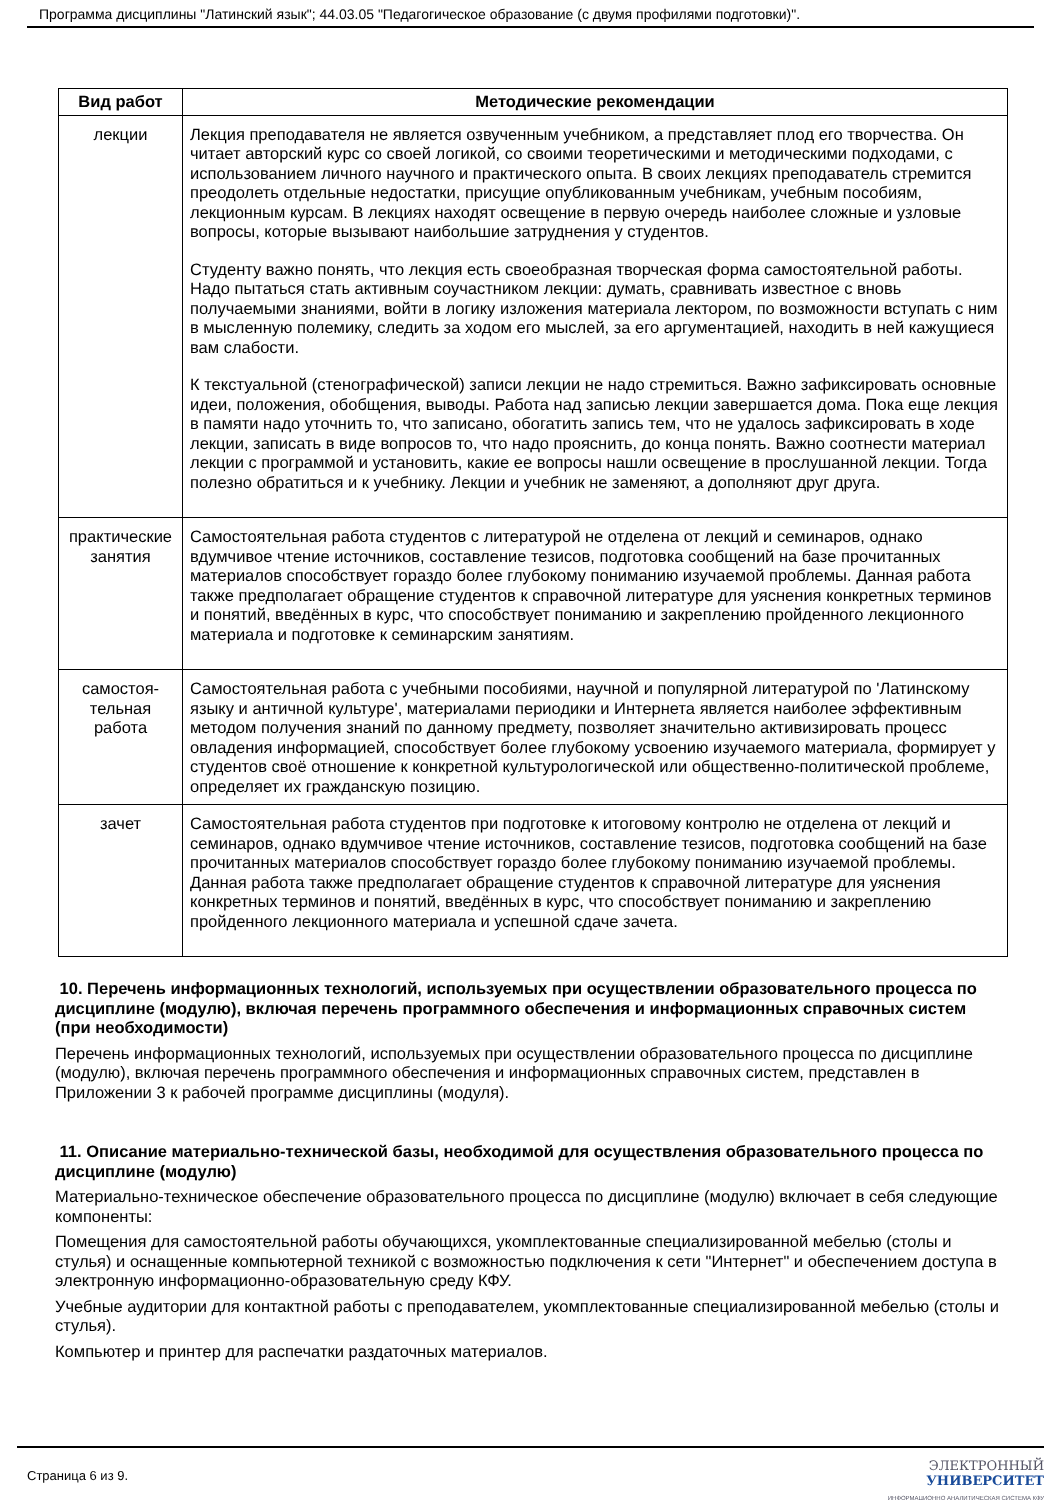Программа дисциплины "Латинский язык"; 44.03.05 "Педагогическое образование (с двумя профилями подготовки)".
| Вид работ | Методические рекомендации |
| --- | --- |
| лекции | Лекция преподавателя не является озвученным учебником, а представляет плод его творчества. Он читает авторский курс со своей логикой, со своими теоретическими и методическими подходами, с использованием личного научного и практического опыта. В своих лекциях преподаватель стремится преодолеть отдельные недостатки, присущие опубликованным учебникам, учебным пособиям, лекционным курсам. В лекциях находят освещение в первую очередь наиболее сложные и узловые вопросы, которые вызывают наибольшие затруднения у студентов. Студенту важно понять, что лекция есть своеобразная творческая форма самостоятельной работы. Надо пытаться стать активным соучастником лекции: думать, сравнивать известное с вновь получаемыми знаниями, войти в логику изложения материала лектором, по возможности вступать с ним в мысленную полемику, следить за ходом его мыслей, за его аргументацией, находить в ней кажущиеся вам слабости. К текстуальной (стенографической) записи лекции не надо стремиться. Важно зафиксировать основные идеи, положения, обобщения, выводы. Работа над записью лекции завершается дома. Пока еще лекция в памяти надо уточнить то, что записано, обогатить запись тем, что не удалось зафиксировать в ходе лекции, записать в виде вопросов то, что надо прояснить, до конца понять. Важно соотнести материал лекции с программой и установить, какие ее вопросы нашли освещение в прослушанной лекции. Тогда полезно обратиться и к учебнику. Лекции и учебник не заменяют, а дополняют друг друга. |
| практические занятия | Самостоятельная работа студентов с литературой не отделена от лекций и семинаров, однако вдумчивое чтение источников, составление тезисов, подготовка сообщений на базе прочитанных материалов способствует гораздо более глубокому пониманию изучаемой проблемы. Данная работа также предполагает обращение студентов к справочной литературе для уяснения конкретных терминов и понятий, введённых в курс, что способствует пониманию и закреплению пройденного лекционного материала и подготовке к семинарским занятиям. |
| самостоя-тельная работа | Самостоятельная работа с учебными пособиями, научной и популярной литературой по 'Латинскому языку и античной культуре', материалами периодики и Интернета является наиболее эффективным методом получения знаний по данному предмету, позволяет значительно активизировать процесс овладения информацией, способствует более глубокому усвоению изучаемого материала, формирует у студентов своё отношение к конкретной культурологической или общественно-политической проблеме, определяет их гражданскую позицию. |
| зачет | Самостоятельная работа студентов при подготовке к итоговому контролю не отделена от лекций и семинаров, однако вдумчивое чтение источников, составление тезисов, подготовка сообщений на базе прочитанных материалов способствует гораздо более глубокому пониманию изучаемой проблемы. Данная работа также предполагает обращение студентов к справочной литературе для уяснения конкретных терминов и понятий, введённых в курс, что способствует пониманию и закреплению пройденного лекционного материала и успешной сдаче зачета. |
10. Перечень информационных технологий, используемых при осуществлении образовательного процесса по дисциплине (модулю), включая перечень программного обеспечения и информационных справочных систем (при необходимости)
Перечень информационных технологий, используемых при осуществлении образовательного процесса по дисциплине (модулю), включая перечень программного обеспечения и информационных справочных систем, представлен в Приложении 3 к рабочей программе дисциплины (модуля).
11. Описание материально-технической базы, необходимой для осуществления образовательного процесса по дисциплине (модулю)
Материально-техническое обеспечение образовательного процесса по дисциплине (модулю) включает в себя следующие компоненты:
Помещения для самостоятельной работы обучающихся, укомплектованные специализированной мебелью (столы и стулья) и оснащенные компьютерной техникой с возможностью подключения к сети "Интернет" и обеспечением доступа в электронную информационно-образовательную среду КФУ.
Учебные аудитории для контактной работы с преподавателем, укомплектованные специализированной мебелью (столы и стулья).
Компьютер и принтер для распечатки раздаточных материалов.
Страница 6 из 9.
ЭЛЕКТРОННЫЙ
УНИВЕРСИТЕТ
ИНФОРМАЦИОННО АНАЛИТИЧЕСКАЯ СИСТЕМА КФУ